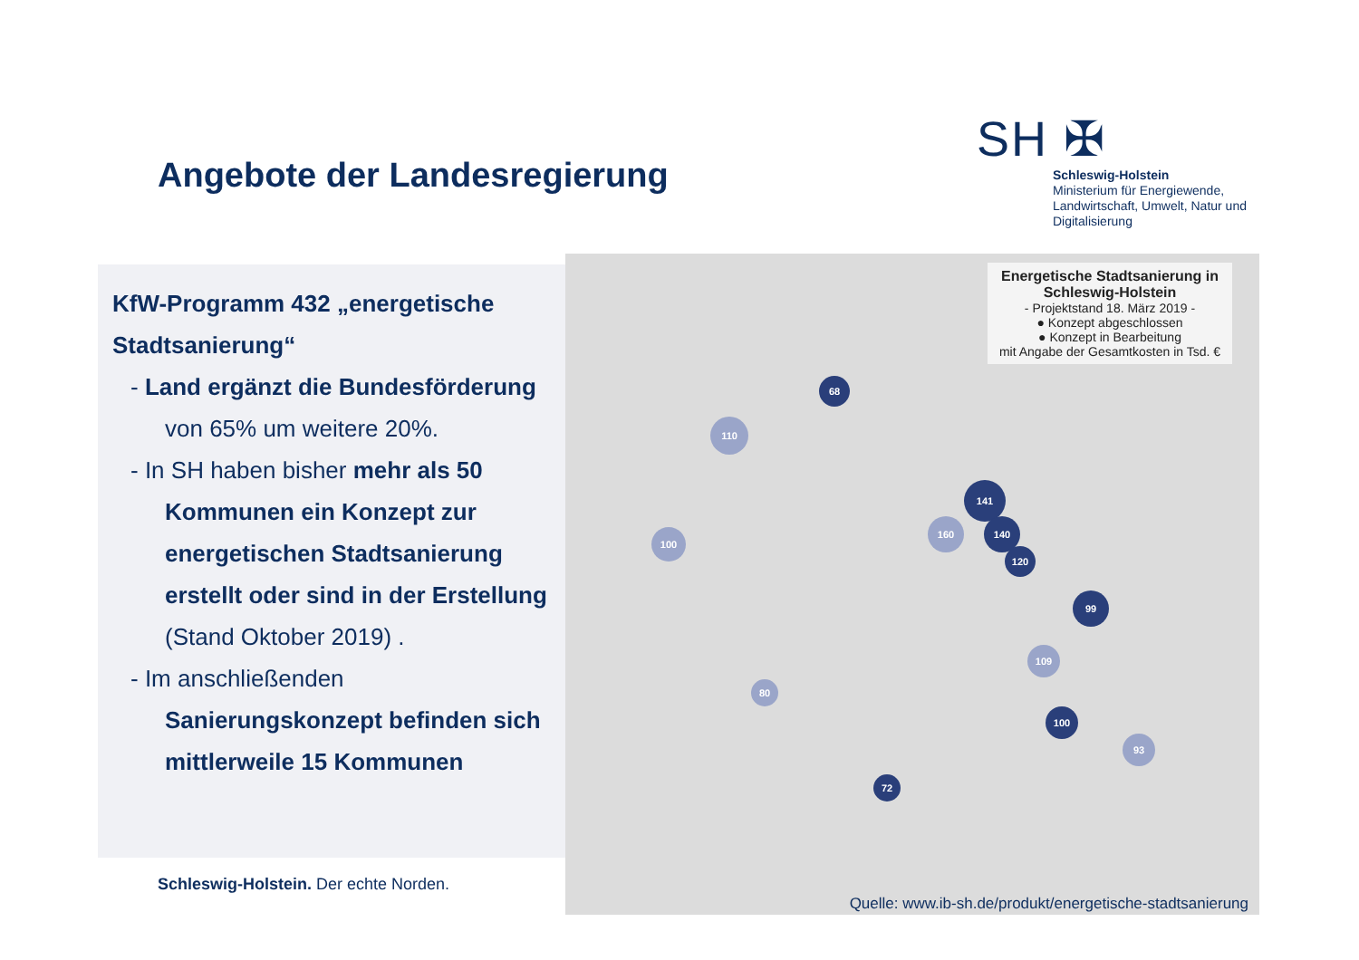Angebote der Landesregierung
SH ✠
Schleswig-Holstein
Ministerium für Energiewende, Landwirtschaft, Umwelt, Natur und Digitalisierung
KfW-Programm 432 „energetische Stadtsanierung“
- Land ergänzt die Bundesförderung von 65% um weitere 20%.
- In SH haben bisher mehr als 50 Kommunen ein Konzept zur energetischen Stadtsanierung erstellt oder sind in der Erstellung (Stand Oktober 2019) .
- Im anschließenden Sanierungskonzept befinden sich mittlerweile 15 Kommunen
Energetische Stadtsanierung in Schleswig-Holstein
- Projektstand 18. März 2019 -
● Konzept abgeschlossen
● Konzept in Bearbeitung
mit Angabe der Gesamtkosten in Tsd. €
68
110
141
160 140
120
99
100
109
100
93
72
80
Quelle: www.ib-sh.de/produkt/energetische-stadtsanierung
Schleswig-Holstein. Der echte Norden.